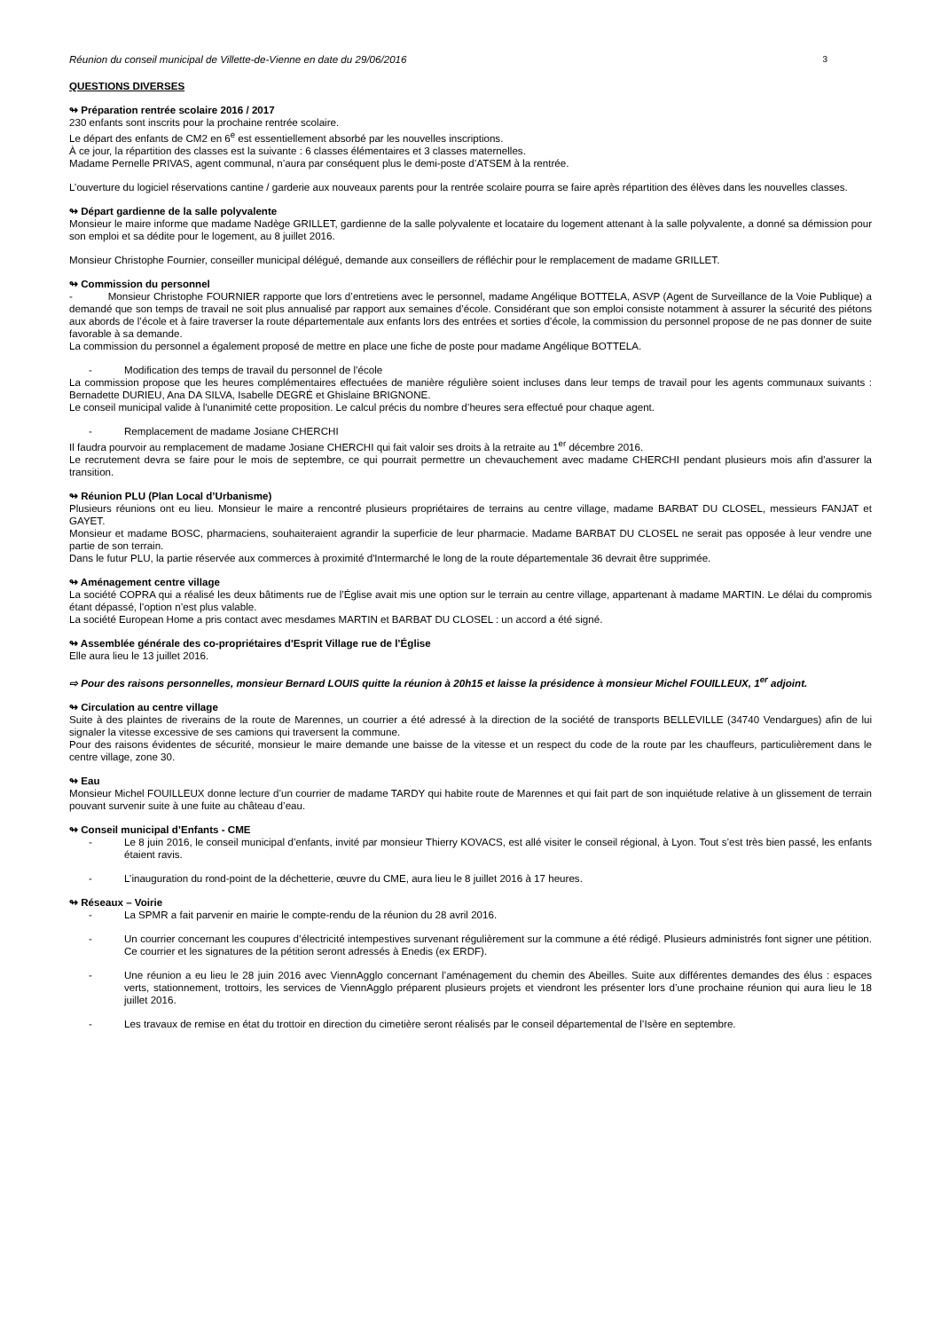Réunion du conseil municipal de Villette-de-Vienne en date du 29/06/2016 3
QUESTIONS DIVERSES
↬ Préparation rentrée scolaire 2016 / 2017
230 enfants sont inscrits pour la prochaine rentrée scolaire.
Le départ des enfants de CM2 en 6<sup>e</sup> est essentiellement absorbé par les nouvelles inscriptions.
À ce jour, la répartition des classes est la suivante : 6 classes élémentaires et 3 classes maternelles.
Madame Pernelle PRIVAS, agent communal, n’aura par conséquent plus le demi-poste d’ATSEM à la rentrée.
L’ouverture du logiciel réservations cantine / garderie aux nouveaux parents pour la rentrée scolaire pourra se faire après répartition des élèves dans les nouvelles classes.
↬ Départ gardienne de la salle polyvalente
Monsieur le maire informe que madame Nadège GRILLET, gardienne de la salle polyvalente et locataire du logement attenant à la salle polyvalente, a donné sa démission pour son emploi et sa dédite pour le logement, au 8 juillet 2016.
Monsieur Christophe Fournier, conseiller municipal délégué, demande aux conseillers de réfléchir pour le remplacement de madame GRILLET.
↬ Commission du personnel
- Monsieur Christophe FOURNIER rapporte que lors d’entretiens avec le personnel, madame Angélique BOTTELA, ASVP (Agent de Surveillance de la Voie Publique) a demandé que son temps de travail ne soit plus annualisé par rapport aux semaines d’école. Considérant que son emploi consiste notamment à assurer la sécurité des piétons aux abords de l’école et à faire traverser la route départementale aux enfants lors des entrées et sorties d’école, la commission du personnel propose de ne pas donner de suite favorable à sa demande.
La commission du personnel a également proposé de mettre en place une fiche de poste pour madame Angélique BOTTELA.
- Modification des temps de travail du personnel de l’école
La commission propose que les heures complémentaires effectuées de manière régulière soient incluses dans leur temps de travail pour les agents communaux suivants : Bernadette DURIEU, Ana DA SILVA, Isabelle DEGRÉ et Ghislaine BRIGNONE.
Le conseil municipal valide à l'unanimité cette proposition. Le calcul précis du nombre d’heures sera effectué pour chaque agent.
- Remplacement de madame Josiane CHERCHI
Il faudra pourvoir au remplacement de madame Josiane CHERCHI qui fait valoir ses droits à la retraite au 1<sup>er</sup> décembre 2016.
Le recrutement devra se faire pour le mois de septembre, ce qui pourrait permettre un chevauchement avec madame CHERCHI pendant plusieurs mois afin d'assurer la transition.
↬ Réunion PLU (Plan Local d’Urbanisme)
Plusieurs réunions ont eu lieu. Monsieur le maire a rencontré plusieurs propriétaires de terrains au centre village, madame BARBAT DU CLOSEL, messieurs FANJAT et GAYET.
Monsieur et madame BOSC, pharmaciens, souhaiteraient agrandir la superficie de leur pharmacie. Madame BARBAT DU CLOSEL ne serait pas opposée à leur vendre une partie de son terrain.
Dans le futur PLU, la partie réservée aux commerces à proximité d'Intermarché le long de la route départementale 36 devrait être supprimée.
↬ Aménagement centre village
La société COPRA qui a réalisé les deux bâtiments rue de l’Église avait mis une option sur le terrain au centre village, appartenant à madame MARTIN. Le délai du compromis étant dépassé, l’option n’est plus valable.
La société European Home a pris contact avec mesdames MARTIN et BARBAT DU CLOSEL : un accord a été signé.
↬ Assemblée générale des co-propriétaires d'Esprit Village rue de l’Église
Elle aura lieu le 13 juillet 2016.
⇨ Pour des raisons personnelles, monsieur Bernard LOUIS quitte la réunion à 20h15 et laisse la présidence à monsieur Michel FOUILLEUX, 1<sup>er</sup> adjoint.
↬ Circulation au centre village
Suite à des plaintes de riverains de la route de Marennes, un courrier a été adressé à la direction de la société de transports BELLEVILLE (34740 Vendargues) afin de lui signaler la vitesse excessive de ses camions qui traversent la commune.
Pour des raisons évidentes de sécurité, monsieur le maire demande une baisse de la vitesse et un respect du code de la route par les chauffeurs, particulièrement dans le centre village, zone 30.
↬ Eau
Monsieur Michel FOUILLEUX donne lecture d’un courrier de madame TARDY qui habite route de Marennes et qui fait part de son inquiétude relative à un glissement de terrain pouvant survenir suite à une fuite au château d’eau.
↬ Conseil municipal d’Enfants - CME
- Le 8 juin 2016, le conseil municipal d’enfants, invité par monsieur Thierry KOVACS, est allé visiter le conseil régional, à Lyon. Tout s’est très bien passé, les enfants étaient ravis.
- L’inauguration du rond-point de la déchetterie, œuvre du CME, aura lieu le 8 juillet 2016 à 17 heures.
↬ Réseaux – Voirie
- La SPMR a fait parvenir en mairie le compte-rendu de la réunion du 28 avril 2016.
- Un courrier concernant les coupures d’électricité intempestives survenant régulièrement sur la commune a été rédigé. Plusieurs administrés font signer une pétition. Ce courrier et les signatures de la pétition seront adressés à Enedis (ex ERDF).
- Une réunion a eu lieu le 28 juin 2016 avec ViennAgglo concernant l’aménagement du chemin des Abeilles. Suite aux différentes demandes des élus : espaces verts, stationnement, trottoirs, les services de ViennAgglo préparent plusieurs projets et viendront les présenter lors d’une prochaine réunion qui aura lieu le 18 juillet 2016.
- Les travaux de remise en état du trottoir en direction du cimetière seront réalisés par le conseil départemental de l’Isère en septembre.